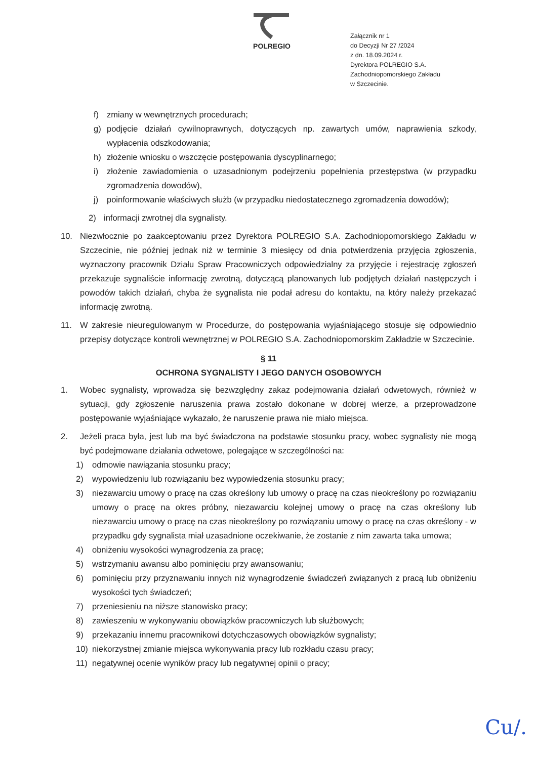POLREGIO
Załącznik nr 1
do Decyzji Nr 27 /2024
z dn. 18.09.2024 r.
Dyrektora POLREGIO S.A.
Zachodniopomorskiego Zakładu
w Szczecinie.
f) zmiany w wewnętrznych procedurach;
g) podjęcie działań cywilnoprawnych, dotyczących np. zawartych umów, naprawienia szkody, wypłacenia odszkodowania;
h) złożenie wniosku o wszczęcie postępowania dyscyplinarnego;
i) złożenie zawiadomienia o uzasadnionym podejrzeniu popełnienia przestępstwa (w przypadku zgromadzenia dowodów),
j) poinformowanie właściwych służb (w przypadku niedostatecznego zgromadzenia dowodów);
2) informacji zwrotnej dla sygnalisty.
10. Niezwłocznie po zaakceptowaniu przez Dyrektora POLREGIO S.A. Zachodniopomorskiego Zakładu w Szczecinie, nie później jednak niż w terminie 3 miesięcy od dnia potwierdzenia przyjęcia zgłoszenia, wyznaczony pracownik Działu Spraw Pracowniczych odpowiedzialny za przyjęcie i rejestrację zgłoszeń przekazuje sygnaliście informację zwrotną, dotyczącą planowanych lub podjętych działań następczych i powodów takich działań, chyba że sygnalista nie podał adresu do kontaktu, na który należy przekazać informację zwrotną.
11. W zakresie nieuregulowanym w Procedurze, do postępowania wyjaśniającego stosuje się odpowiednio przepisy dotyczące kontroli wewnętrznej w POLREGIO S.A. Zachodniopomorskim Zakładzie w Szczecinie.
§ 11
OCHRONA SYGNALISTY I JEGO DANYCH OSOBOWYCH
1. Wobec sygnalisty, wprowadza się bezwzględny zakaz podejmowania działań odwetowych, również w sytuacji, gdy zgłoszenie naruszenia prawa zostało dokonane w dobrej wierze, a przeprowadzone postępowanie wyjaśniające wykazało, że naruszenie prawa nie miało miejsca.
2. Jeżeli praca była, jest lub ma być świadczona na podstawie stosunku pracy, wobec sygnalisty nie mogą być podejmowane działania odwetowe, polegające w szczególności na:
1) odmowie nawiązania stosunku pracy;
2) wypowiedzeniu lub rozwiązaniu bez wypowiedzenia stosunku pracy;
3) niezawarciu umowy o pracę na czas określony lub umowy o pracę na czas nieokreślony po rozwiązaniu umowy o pracę na okres próbny, niezawarciu kolejnej umowy o pracę na czas określony lub niezawarciu umowy o pracę na czas nieokreślony po rozwiązaniu umowy o pracę na czas określony - w przypadku gdy sygnalista miał uzasadnione oczekiwanie, że zostanie z nim zawarta taka umowa;
4) obniżeniu wysokości wynagrodzenia za pracę;
5) wstrzymaniu awansu albo pominięciu przy awansowaniu;
6) pominięciu przy przyznawaniu innych niż wynagrodzenie świadczeń związanych z pracą lub obniżeniu wysokości tych świadczeń;
7) przeniesieniu na niższe stanowisko pracy;
8) zawieszeniu w wykonywaniu obowiązków pracowniczych lub służbowych;
9) przekazaniu innemu pracownikowi dotychczasowych obowiązków sygnalisty;
10) niekorzystnej zmianie miejsca wykonywania pracy lub rozkładu czasu pracy;
11) negatywnej ocenie wyników pracy lub negatywnej opinii o pracy;
Cu/.